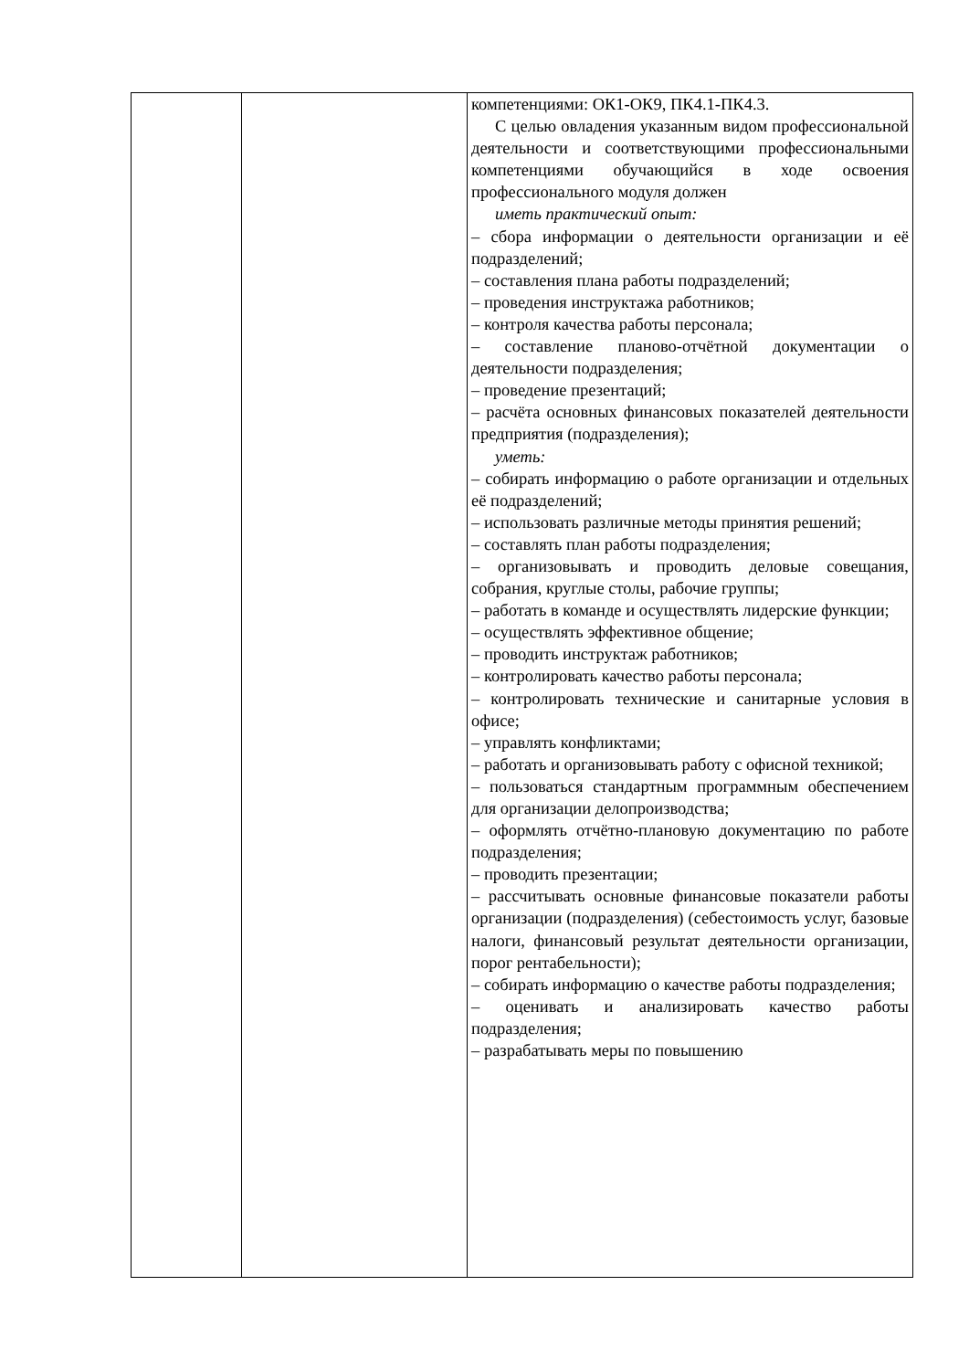| | | компетенциями: ОК1-ОК9, ПК4.1-ПК4.3. С целью овладения указанным видом профессиональной деятельности и соответствующими профессиональными компетенциями обучающийся в ходе освоения профессионального модуля должен иметь практический опыт: – сбора информации о деятельности организации и её подразделений; – составления плана работы подразделений; – проведения инструктажа работников; – контроля качества работы персонала; – составление планово-отчётной документации о деятельности подразделения; – проведение презентаций; – расчёта основных финансовых показателей деятельности предприятия (подразделения); уметь: – собирать информацию о работе организации и отдельных её подразделений; – использовать различные методы принятия решений; – составлять план работы подразделения; – организовывать и проводить деловые совещания, собрания, круглые столы, рабочие группы; – работать в команде и осуществлять лидерские функции; – осуществлять эффективное общение; – проводить инструктаж работников; – контролировать качество работы персонала; – контролировать технические и санитарные условия в офисе; – управлять конфликтами; – работать и организовывать работу с офисной техникой; – пользоваться стандартным программным обеспечением для организации делопроизводства; – оформлять отчётно-плановую документацию по работе подразделения; – проводить презентации; – рассчитывать основные финансовые показатели работы организации (подразделения) (себестоимость услуг, базовые налоги, финансовый результат деятельности организации, порог рентабельности); – собирать информацию о качестве работы подразделения; – оценивать и анализировать качество работы подразделения; – разрабатывать меры по повышению |